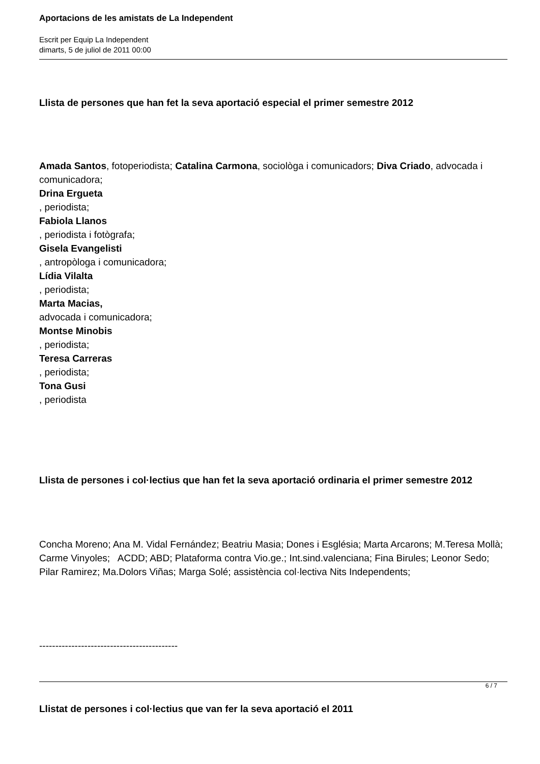Aportacions de les amistats de La Independent
Escrit per Equip La Independent
dimarts, 5 de juliol de 2011 00:00
Llista de persones que han fet la seva aportació especial el primer semestre 2012
Amada Santos, fotoperiodista; Catalina Carmona, sociològa i comunicadors; Diva Criado, advocada i comunicadora;
Drina Ergueta
, periodista;
Fabiola Llanos
, periodista i fotògrafa;
Gisela Evangelisti
, antropòloga i comunicadora;
Lídia Vilalta
, periodista;
Marta Macias,
advocada i comunicadora;
Montse Minobis
, periodista;
Teresa Carreras
, periodista;
Tona Gusi
, periodista
Llista de persones i col·lectius que han fet la seva aportació ordinaria el primer semestre 2012
Concha Moreno; Ana M. Vidal Fernández; Beatriu Masia; Dones i Església; Marta Arcarons; M.Teresa Mollà; Carme Vinyoles; ACDD; ABD; Plataforma contra Vio.ge.; Int.sind.valenciana; Fina Birules; Leonor Sedo; Pilar Ramirez; Ma.Dolors Viñas; Marga Solé; assistència col·lectiva Nits Independents;
-------------------------------------------
Llistat de persones i col·lectius que van fer la seva aportació el 2011
6 / 7